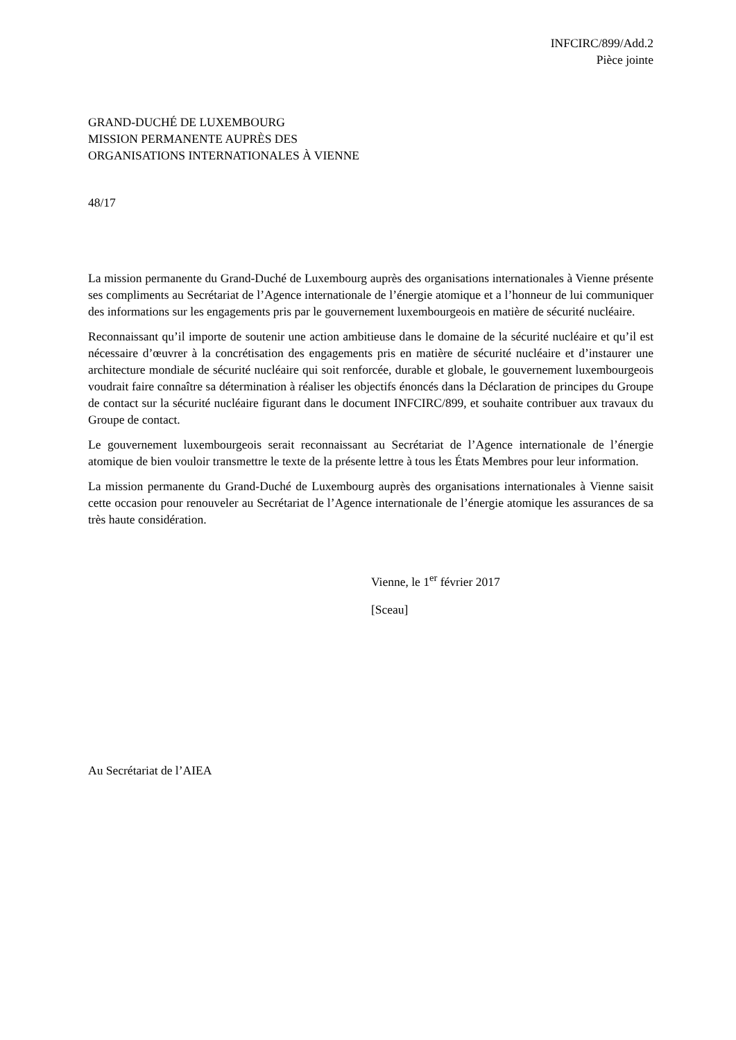INFCIRC/899/Add.2
Pièce jointe
GRAND-DUCHÉ DE LUXEMBOURG
MISSION PERMANENTE AUPRÈS DES
ORGANISATIONS INTERNATIONALES À VIENNE
48/17
La mission permanente du Grand-Duché de Luxembourg auprès des organisations internationales à Vienne présente ses compliments au Secrétariat de l’Agence internationale de l’énergie atomique et a l’honneur de lui communiquer des informations sur les engagements pris par le gouvernement luxembourgeois en matière de sécurité nucléaire.
Reconnaissant qu’il importe de soutenir une action ambitieuse dans le domaine de la sécurité nucléaire et qu’il est nécessaire d’œuvrer à la concrétisation des engagements pris en matière de sécurité nucléaire et d’instaurer une architecture mondiale de sécurité nucléaire qui soit renforcée, durable et globale, le gouvernement luxembourgeois voudrait faire connaître sa détermination à réaliser les objectifs énoncés dans la Déclaration de principes du Groupe de contact sur la sécurité nucléaire figurant dans le document INFCIRC/899, et souhaite contribuer aux travaux du Groupe de contact.
Le gouvernement luxembourgeois serait reconnaissant au Secrétariat de l’Agence internationale de l’énergie atomique de bien vouloir transmettre le texte de la présente lettre à tous les États Membres pour leur information.
La mission permanente du Grand-Duché de Luxembourg auprès des organisations internationales à Vienne saisit cette occasion pour renouveler au Secrétariat de l’Agence internationale de l’énergie atomique les assurances de sa très haute considération.
Vienne, le 1<sup>er</sup> février 2017
[Sceau]
Au Secrétariat de l’AIEA